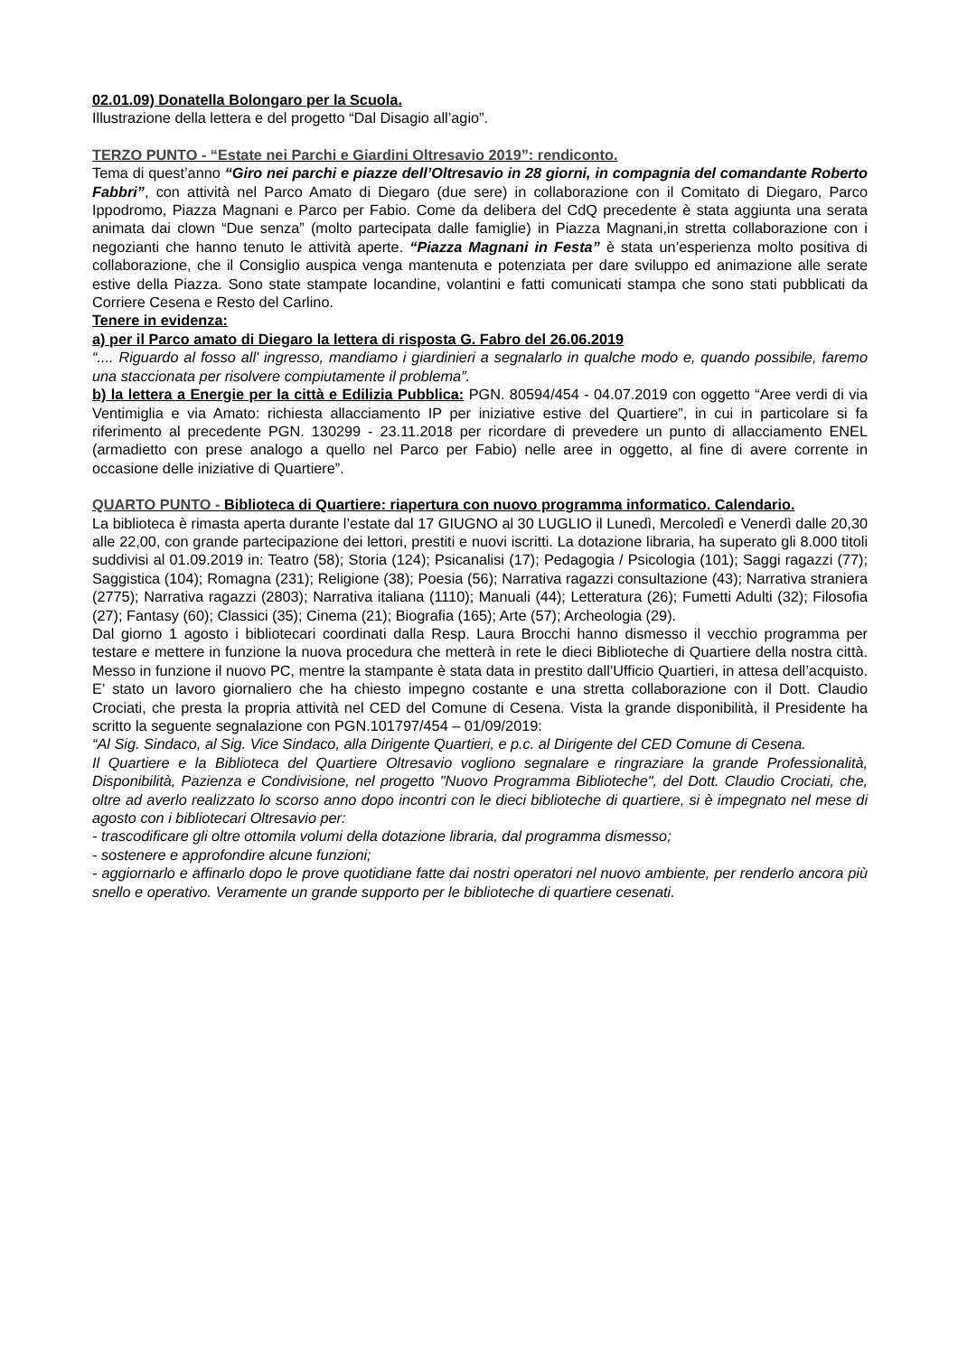02.01.09) Donatella Bolongaro per la Scuola.
Illustrazione della lettera e del progetto “Dal Disagio all’agio”.
TERZO PUNTO - “Estate nei Parchi e Giardini Oltresavio 2019”: rendiconto.
Tema di quest’anno “Giro nei parchi e piazze dell’Oltresavio in 28 giorni, in compagnia del comandante Roberto Fabbri”, con attività nel Parco Amato di Diegaro (due sere) in collaborazione con il Comitato di Diegaro, Parco Ippodromo, Piazza Magnani e Parco per Fabio. Come da delibera del CdQ precedente è stata aggiunta una serata animata dai clown “Due senza” (molto partecipata dalle famiglie) in Piazza Magnani,in stretta collaborazione con i negozianti che hanno tenuto le attività aperte. “Piazza Magnani in Festa” è stata un’esperienza molto positiva di collaborazione, che il Consiglio auspica venga mantenuta e potenziata per dare sviluppo ed animazione alle serate estive della Piazza. Sono state stampate locandine, volantini e fatti comunicati stampa che sono stati pubblicati da Corriere Cesena e Resto del Carlino.
Tenere in evidenza:
a) per il Parco amato di Diegaro la lettera di risposta G. Fabro del 26.06.2019
“.... Riguardo al fosso all' ingresso, mandiamo i giardinieri a segnalarlo in qualche modo e, quando possibile, faremo una staccionata per risolvere compiutamente il problema”.
b) la lettera a Energie per la città e Edilizia Pubblica: PGN. 80594/454 - 04.07.2019 con oggetto “Aree verdi di via Ventimiglia e via Amato: richiesta allacciamento IP per iniziative estive del Quartiere”, in cui in particolare si fa riferimento al precedente PGN. 130299 - 23.11.2018 per ricordare di prevedere un punto di allacciamento ENEL (armadietto con prese analogo a quello nel Parco per Fabio) nelle aree in oggetto, al fine di avere corrente in occasione delle iniziative di Quartiere”.
QUARTO PUNTO - Biblioteca di Quartiere: riapertura con nuovo programma informatico. Calendario.
La biblioteca è rimasta aperta durante l’estate dal 17 GIUGNO al 30 LUGLIO il Lunedì, Mercoledì e Venerdì dalle 20,30 alle 22,00, con grande partecipazione dei lettori, prestiti e nuovi iscritti. La dotazione libraria, ha superato gli 8.000 titoli suddivisi al 01.09.2019 in: Teatro (58); Storia (124); Psicanalisi (17); Pedagogia / Psicologia (101); Saggi ragazzi (77); Saggistica (104); Romagna (231); Religione (38); Poesia (56); Narrativa ragazzi consultazione (43); Narrativa straniera (2775); Narrativa ragazzi (2803); Narrativa italiana (1110); Manuali (44); Letteratura (26); Fumetti Adulti (32); Filosofia (27); Fantasy (60); Classici (35); Cinema (21); Biografia (165); Arte (57); Archeologia (29).
Dal giorno 1 agosto i bibliotecari coordinati dalla Resp. Laura Brocchi hanno dismesso il vecchio programma per testare e mettere in funzione la nuova procedura che metterà in rete le dieci Biblioteche di Quartiere della nostra città. Messo in funzione il nuovo PC, mentre la stampante è stata data in prestito dall’Ufficio Quartieri, in attesa dell’acquisto. E’ stato un lavoro giornaliero che ha chiesto impegno costante e una stretta collaborazione con il Dott. Claudio Crociati, che presta la propria attività nel CED del Comune di Cesena. Vista la grande disponibilità, il Presidente ha scritto la seguente segnalazione con PGN.101797/454 – 01/09/2019:
“Al Sig. Sindaco, al Sig. Vice Sindaco, alla Dirigente Quartieri, e p.c. al Dirigente del CED Comune di Cesena.
Il Quartiere e la Biblioteca del Quartiere Oltresavio vogliono segnalare e ringraziare la grande Professionalità, Disponibilità, Pazienza e Condivisione, nel progetto "Nuovo Programma Biblioteche", del Dott. Claudio Crociati, che, oltre ad averlo realizzato lo scorso anno dopo incontri con le dieci biblioteche di quartiere, si è impegnato nel mese di agosto con i bibliotecari Oltresavio per:
- trascodificare gli oltre ottomila volumi della dotazione libraria, dal programma dismesso;
- sostenere e approfondire alcune funzioni;
- aggiornarlo e affinarlo dopo le prove quotidiane fatte dai nostri operatori nel nuovo ambiente, per renderlo ancora più snello e operativo. Veramente un grande supporto per le biblioteche di quartiere cesenati.